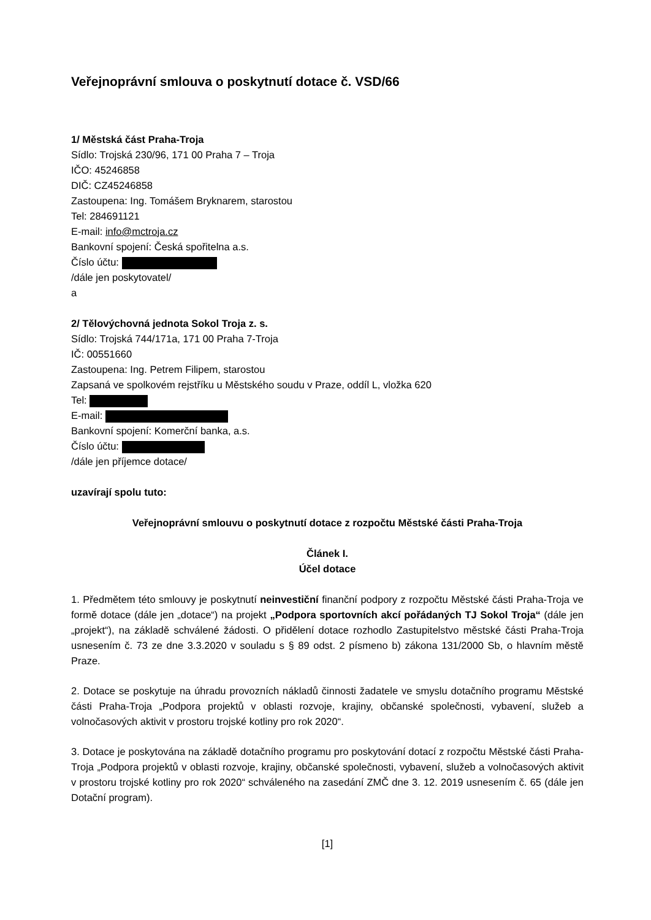Veřejnoprávní smlouva o poskytnutí dotace č. VSD/66
1/ Městská část Praha-Troja
Sídlo: Trojská 230/96, 171 00 Praha 7 – Troja
IČO: 45246858
DIČ: CZ45246858
Zastoupena: Ing. Tomášem Bryknarem, starostou
Tel: 284691121
E-mail: info@mctroja.cz
Bankovní spojení: Česká spořitelna a.s.
Číslo účtu:
/dále jen poskytovatel/
a
2/ Tělovýchovná jednota Sokol Troja z. s.
Sídlo: Trojská 744/171a, 171 00 Praha 7-Troja
IČ: 00551660
Zastoupena: Ing. Petrem Filipem, starostou
Zapsaná ve spolkovém rejstříku u Městského soudu v Praze, oddíl L, vložka 620
Tel:
E-mail:
Bankovní spojení: Komerční banka, a.s.
Číslo účtu:
/dále jen příjemce dotace/
uzavírají spolu tuto:
Veřejnoprávní smlouvu o poskytnutí dotace z rozpočtu Městské části Praha-Troja
Článek I.
Účel dotace
1. Předmětem této smlouvy je poskytnutí neinvestiční finanční podpory z rozpočtu Městské části Praha-Troja ve formě dotace (dále jen „dotace“) na projekt „Podpora sportovních akcí pořádaných TJ Sokol Troja“ (dále jen „projekt“), na základě schválené žádosti. O přidělení dotace rozhodlo Zastupitelstvo městské části Praha-Troja usnesením č. 73 ze dne 3.3.2020 v souladu s § 89 odst. 2 písmeno b) zákona 131/2000 Sb, o hlavním městě Praze.
2. Dotace se poskytuje na úhradu provozních nákladů činnosti žadatele ve smyslu dotačního programu Městské části Praha-Troja „Podpora projektů v oblasti rozvoje, krajiny, občanské společnosti, vybavení, služeb a volnočasových aktivit v prostoru trojské kotliny pro rok 2020“.
3. Dotace je poskytována na základě dotačního programu pro poskytování dotací z rozpočtu Městské části Praha-Troja „Podpora projektů v oblasti rozvoje, krajiny, občanské společnosti, vybavení, služeb a volnočasových aktivit v prostoru trojské kotliny pro rok 2020“ schváleného na zasedání ZMČ dne 3. 12. 2019 usnesením č. 65 (dále jen Dotační program).
[1]